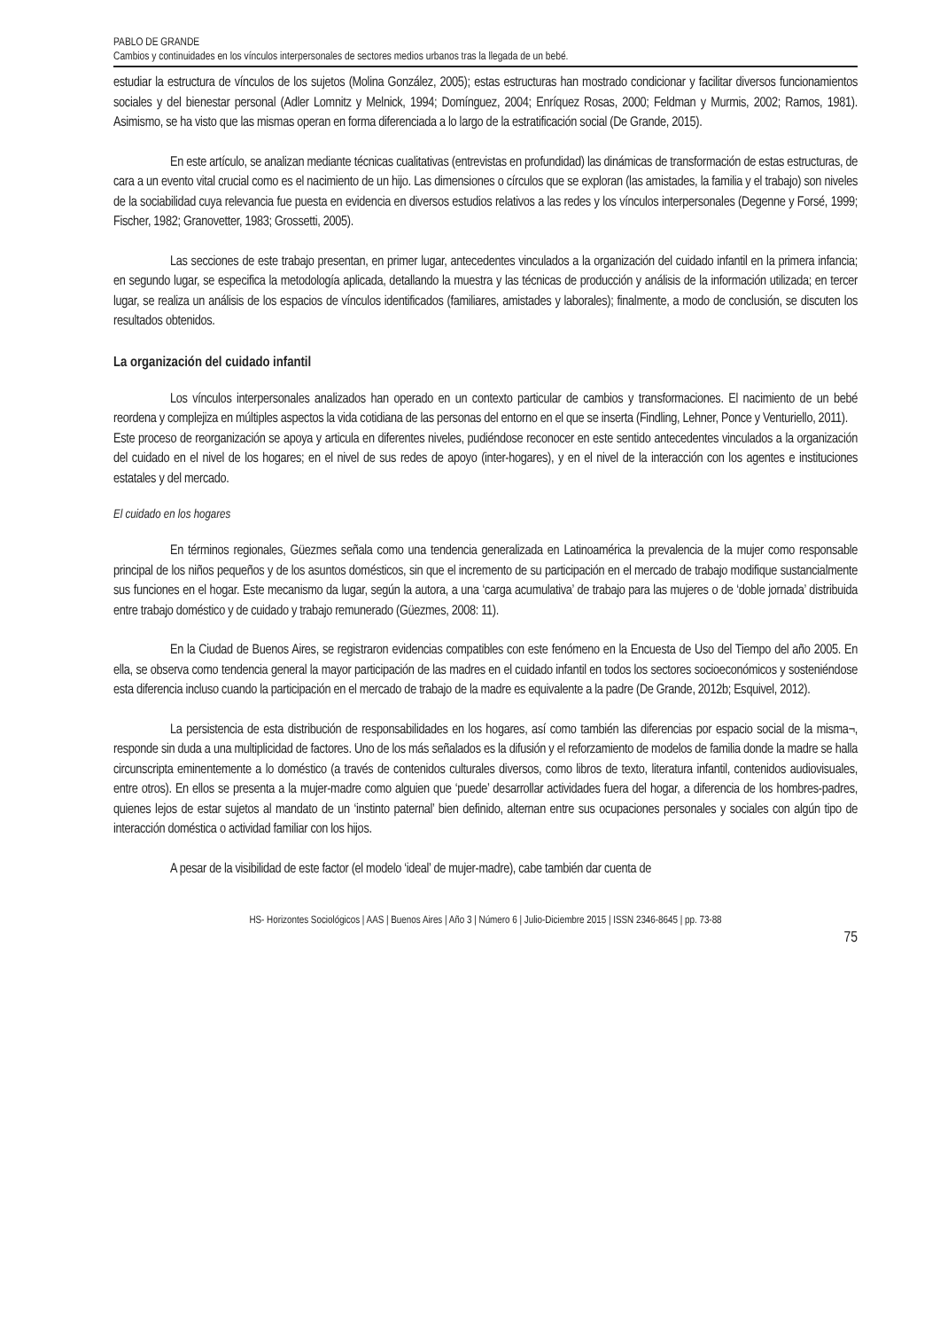PABLO DE GRANDE
Cambios y continuidades en los vínculos interpersonales de sectores medios urbanos tras la llegada de un bebé.
estudiar la estructura de vínculos de los sujetos (Molina González, 2005); estas estructuras han mostrado condicionar y facilitar diversos funcionamientos sociales y del bienestar personal (Adler Lomnitz y Melnick, 1994; Domínguez, 2004; Enríquez Rosas, 2000; Feldman y Murmis, 2002; Ramos, 1981). Asimismo, se ha visto que las mismas operan en forma diferenciada a lo largo de la estratificación social (De Grande, 2015).
En este artículo, se analizan mediante técnicas cualitativas (entrevistas en profundidad) las dinámicas de transformación de estas estructuras, de cara a un evento vital crucial como es el nacimiento de un hijo. Las dimensiones o círculos que se exploran (las amistades, la familia y el trabajo) son niveles de la sociabilidad cuya relevancia fue puesta en evidencia en diversos estudios relativos a las redes y los vínculos interpersonales (Degenne y Forsé, 1999; Fischer, 1982; Granovetter, 1983; Grossetti, 2005).
Las secciones de este trabajo presentan, en primer lugar, antecedentes vinculados a la organización del cuidado infantil en la primera infancia; en segundo lugar, se especifica la metodología aplicada, detallando la muestra y las técnicas de producción y análisis de la información utilizada; en tercer lugar, se realiza un análisis de los espacios de vínculos identificados (familiares, amistades y laborales); finalmente, a modo de conclusión, se discuten los resultados obtenidos.
La organización del cuidado infantil
Los vínculos interpersonales analizados han operado en un contexto particular de cambios y transformaciones. El nacimiento de un bebé reordena y complejiza en múltiples aspectos la vida cotidiana de las personas del entorno en el que se inserta (Findling, Lehner, Ponce y Venturiello, 2011).
Este proceso de reorganización se apoya y articula en diferentes niveles, pudiéndose reconocer en este sentido antecedentes vinculados a la organización del cuidado en el nivel de los hogares; en el nivel de sus redes de apoyo (inter-hogares), y en el nivel de la interacción con los agentes e instituciones estatales y del mercado.
El cuidado en los hogares
En términos regionales, Güezmes señala como una tendencia generalizada en Latinoamérica la prevalencia de la mujer como responsable principal de los niños pequeños y de los asuntos domésticos, sin que el incremento de su participación en el mercado de trabajo modifique sustancialmente sus funciones en el hogar. Este mecanismo da lugar, según la autora, a una ‘carga acumulativa’ de trabajo para las mujeres o de ‘doble jornada’ distribuida entre trabajo doméstico y de cuidado y trabajo remunerado (Güezmes, 2008: 11).
En la Ciudad de Buenos Aires, se registraron evidencias compatibles con este fenómeno en la Encuesta de Uso del Tiempo del año 2005. En ella, se observa como tendencia general la mayor participación de las madres en el cuidado infantil en todos los sectores socioeconómicos y sosteniéndose esta diferencia incluso cuando la participación en el mercado de trabajo de la madre es equivalente a la padre (De Grande, 2012b; Esquivel, 2012).
La persistencia de esta distribución de responsabilidades en los hogares, así como también las diferencias por espacio social de la misma¬, responde sin duda a una multiplicidad de factores. Uno de los más señalados es la difusión y el reforzamiento de modelos de familia donde la madre se halla circunscripta eminentemente a lo doméstico (a través de contenidos culturales diversos, como libros de texto, literatura infantil, contenidos audiovisuales, entre otros). En ellos se presenta a la mujer-madre como alguien que ‘puede’ desarrollar actividades fuera del hogar, a diferencia de los hombres-padres, quienes lejos de estar sujetos al mandato de un ‘instinto paternal’ bien definido, alternan entre sus ocupaciones personales y sociales con algún tipo de interacción doméstica o actividad familiar con los hijos.
A pesar de la visibilidad de este factor (el modelo ‘ideal’ de mujer-madre), cabe también dar cuenta de
HS- Horizontes Sociológicos | AAS | Buenos Aires | Año 3 | Número 6 | Julio-Diciembre 2015 | ISSN 2346-8645 | pp. 73-88
75